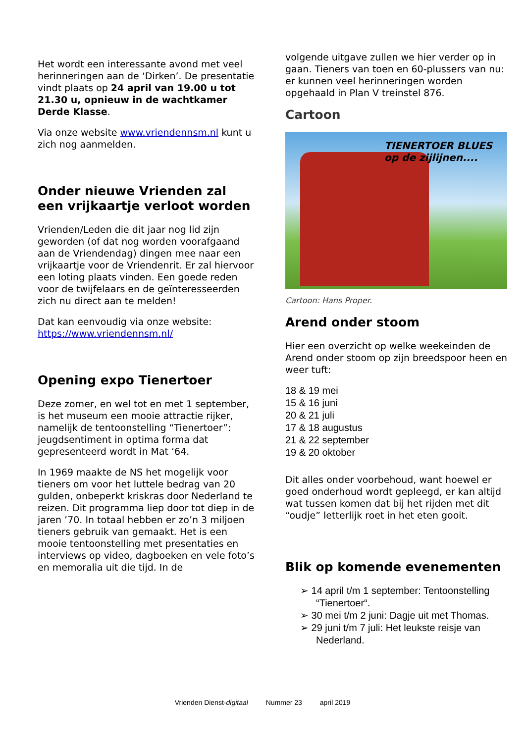Het wordt een interessante avond met veel herinneringen aan de ‘Dirken’. De presentatie vindt plaats op 24 april van 19.00 u tot 21.30 u, opnieuw in de wachtkamer Derde Klasse.
Via onze website www.vriendennsm.nl kunt u zich nog aanmelden.
Onder nieuwe Vrienden zal een vrijkaartje verloot worden
Vrienden/Leden die dit jaar nog lid zijn geworden (of dat nog worden voorafgaand aan de Vriendendag) dingen mee naar een vrijkaartje voor de Vriendenrit. Er zal hiervoor een loting plaats vinden. Een goede reden voor de twijfelaars en de geïnteresseerden zich nu direct aan te melden!
Dat kan eenvoudig via onze website: https://www.vriendennsm.nl/
Opening expo Tienertoer
Deze zomer, en wel tot en met 1 september, is het museum een mooie attractie rijker, namelijk de tentoonstelling “Tienertoer”: jeugdsentiment in optima forma dat gepresenteerd wordt in Mat ‘64.
In 1969 maakte de NS het mogelijk voor tieners om voor het luttele bedrag van 20 gulden, onbeperkt kriskras door Nederland te reizen. Dit programma liep door tot diep in de jaren ’70. In totaal hebben er zo’n 3 miljoen tieners gebruik van gemaakt. Het is een mooie tentoonstelling met presentaties en interviews op video, dagboeken en vele foto’s en memoralia uit die tijd. In de
volgende uitgave zullen we hier verder op in gaan. Tieners van toen en 60-plussers van nu: er kunnen veel herinneringen worden opgehaald in Plan V treinstel 876.
Cartoon
TIENERTOER BLUES
op de zijlijnen....
Cartoon: Hans Proper.
Arend onder stoom
Hier een overzicht op welke weekeinden de Arend onder stoom op zijn breedspoor heen en weer tuft:
18 & 19 mei
15 & 16 juni
20 & 21 juli
17 & 18 augustus
21 & 22 september
19 & 20 oktober
Dit alles onder voorbehoud, want hoewel er goed onderhoud wordt gepleegd, er kan altijd wat tussen komen dat bij het rijden met dit “oudje” letterlijk roet in het eten gooit.
Blik op komende evenementen
➢ 14 april t/m 1 september: Tentoonstelling “Tienertoer“.
➢ 30 mei t/m 2 juni: Dagje uit met Thomas.
➢ 29 juni t/m 7 juli: Het leukste reisje van Nederland.
Vrienden Dienst-digitaal Nummer 23 april 2019